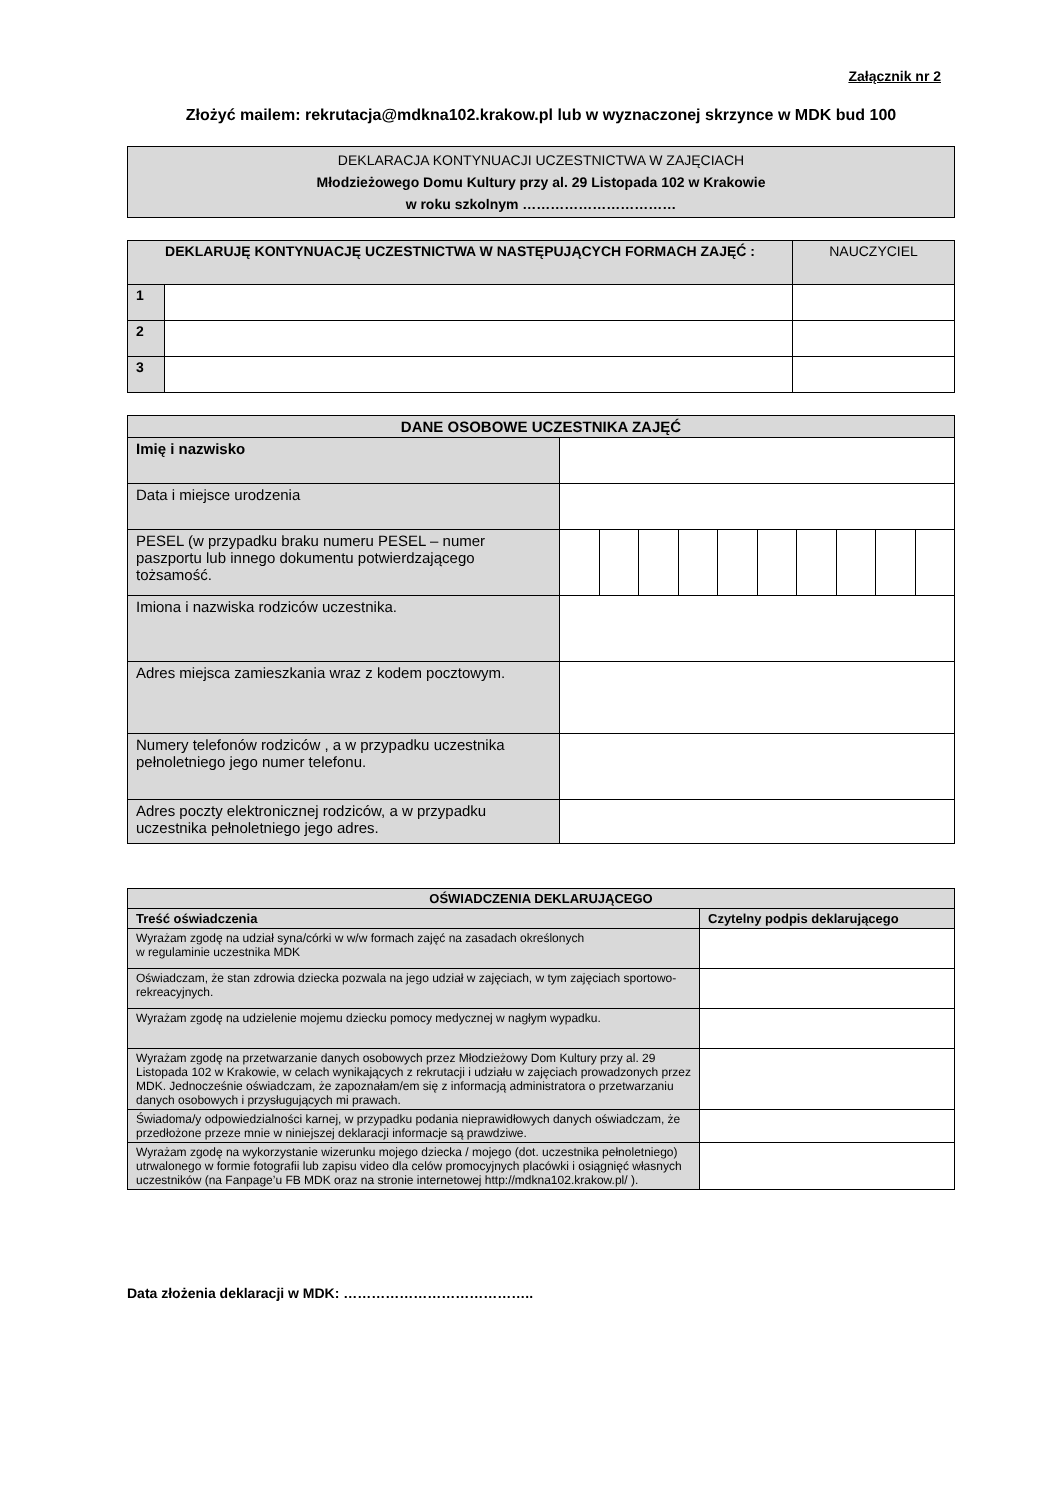Załącznik nr 2
Złożyć mailem: rekrutacja@mdkna102.krakow.pl lub w wyznaczonej skrzynce w MDK bud 100
| DEKLARACJA KONTYNUACJI UCZESTNICTWA W ZAJĘCIACH Młodzieżowego Domu Kultury przy al. 29 Listopada 102 w Krakowie w roku szkolnym …………………………… |
| DEKLARUJĘ KONTYNUACJĘ UCZESTNICTWA W NASTĘPUJĄCYCH FORMACH ZAJĘĆ : | | NAUCZYCIEL |
| 1 | | |
| 2 | | |
| 3 | | |
| DANE OSOBOWE UCZESTNIKA ZAJĘĆ | | | | | | | | | | |
| Imię i nazwisko | | | | | | | | | | |
| Data i miejsce urodzenia | | | | | | | | | | |
| PESEL (w przypadku braku numeru PESEL – numer paszportu lub innego dokumentu potwierdzającego tożsamość. | | | | | | | | | | |
| Imiona i nazwiska rodziców uczestnika. | | | | | | | | | | |
| Adres miejsca zamieszkania wraz z kodem pocztowym. | | | | | | | | | | |
| Numery telefonów rodziców , a w przypadku uczestnika pełnoletniego jego numer telefonu. | | | | | | | | | | |
| Adres poczty elektronicznej rodziców, a w przypadku uczestnika pełnoletniego jego adres. | | | | | | | | | | |
| OŚWIADCZENIA DEKLARUJĄCEGO | |
| Treść oświadczenia | Czytelny podpis deklarującego |
| Wyrażam zgodę na udział syna/córki w w/w formach zajęć na zasadach określonych w regulaminie uczestnika MDK | |
| Oświadczam, że stan zdrowia dziecka pozwala na jego udział w zajęciach, w tym zajęciach sportowo-rekreacyjnych. | |
| Wyrażam zgodę na udzielenie mojemu dziecku pomocy medycznej w nagłym wypadku. | |
| Wyrażam zgodę na przetwarzanie danych osobowych przez Młodzieżowy Dom Kultury przy al. 29 Listopada 102 w Krakowie, w celach wynikających z rekrutacji i udziału w zajęciach prowadzonych przez MDK. Jednocześnie oświadczam, że zapoznałam/em się z informacją administratora o przetwarzaniu danych osobowych i przysługujących mi prawach. | |
| Świadoma/y odpowiedzialności karnej, w przypadku podania nieprawidłowych danych oświadczam, że przedłożone przeze mnie w niniejszej deklaracji informacje są prawdziwe. | |
| Wyrażam zgodę na wykorzystanie wizerunku mojego dziecka / mojego (dot. uczestnika pełnoletniego) utrwalonego w formie fotografii lub zapisu video dla celów promocyjnych placówki i osiągnięć własnych uczestników (na Fanpage’u FB MDK oraz na stronie internetowej http://mdkna102.krakow.pl/ ). | |
Data złożenia deklaracji w MDK: …………………………………..